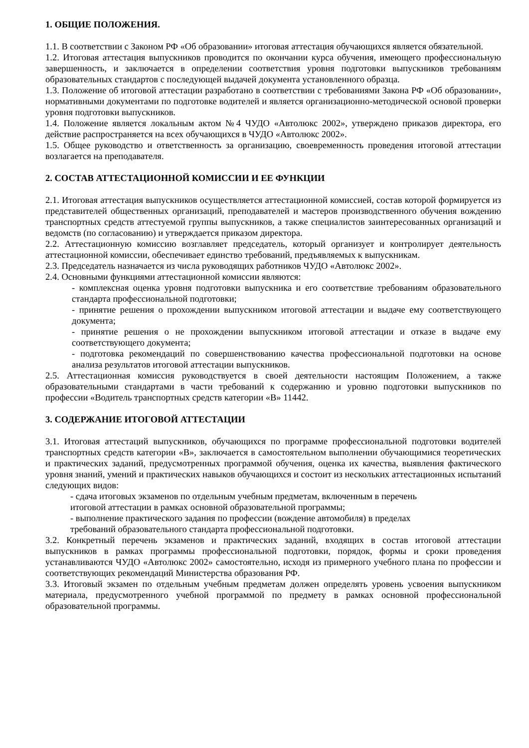1. ОБЩИЕ ПОЛОЖЕНИЯ.
1.1. В соответствии с Законом РФ «Об образовании» итоговая аттестация обучающихся является обязательной.
1.2. Итоговая аттестация выпускников проводится по окончании курса обучения, имеющего профессиональную завершенность, и заключается в определении соответствия уровня подготовки выпускников требованиям образовательных стандартов с последующей выдачей документа установленного образца.
1.3. Положение об итоговой аттестации разработано в соответствии с требованиями Закона РФ «Об образовании», нормативными документами по подготовке водителей и является организационно-методической основой проверки уровня подготовки выпускников.
1.4. Положение является локальным актом №4 ЧУДО «Автолюкс 2002», утверждено приказов директора, его действие распространяется на всех обучающихся в ЧУДО «Автолюкс 2002».
1.5. Общее руководство и ответственность за организацию, своевременность проведения итоговой аттестации возлагается на преподавателя.
2. СОСТАВ АТТЕСТАЦИОННОЙ КОМИССИИ И ЕЕ ФУНКЦИИ
2.1. Итоговая аттестация выпускников осуществляется аттестационной комиссией, состав которой формируется из представителей общественных организаций, преподавателей и мастеров производственного обучения вождению транспортных средств аттестуемой группы выпускников, а также специалистов заинтересованных организаций и ведомств (по согласованию) и утверждается приказом директора.
2.2. Аттестационную комиссию возглавляет председатель, который организует и контролирует деятельность аттестационной комиссии, обеспечивает единство требований, предъявляемых к выпускникам.
2.3. Председатель назначается из числа руководящих работников ЧУДО «Автолюкс 2002».
2.4. Основными функциями аттестационной комиссии являются:
- комплексная оценка уровня подготовки выпускника и его соответствие требованиям образовательного стандарта профессиональной подготовки;
- принятие решения о прохождении выпускником итоговой аттестации и выдаче ему соответствующего документа;
- принятие решения о не прохождении выпускником итоговой аттестации и отказе в выдаче ему соответствующего документа;
- подготовка рекомендаций по совершенствованию качества профессиональной подготовки на основе анализа результатов итоговой аттестации выпускников.
2.5. Аттестационная комиссия руководствуется в своей деятельности настоящим Положением, а также образовательными стандартами в части требований к содержанию и уровню подготовки выпускников по профессии «Водитель транспортных средств категории «В» 11442.
3. СОДЕРЖАНИЕ ИТОГОВОЙ АТТЕСТАЦИИ
3.1. Итоговая аттестаций выпускников, обучающихся по программе профессиональной подготовки водителей транспортных средств категории «В», заключается в самостоятельном выполнении обучающимися теоретических и практических заданий, предусмотренных программой обучения, оценка их качества, выявления фактического уровня знаний, умений и практических навыков обучающихся и состоит из нескольких аттестационных испытаний следующих видов:
- сдача итоговых экзаменов по отдельным учебным предметам, включенным в перечень
итоговой аттестации в рамках основной образовательной программы;
- выполнение практического задания по профессии (вождение автомобиля) в пределах
требований образовательного стандарта профессиональной подготовки.
3.2. Конкретный перечень экзаменов и практических заданий, входящих в состав итоговой аттестации выпускников в рамках программы профессиональной подготовки, порядок, формы и сроки проведения устанавливаются ЧУДО «Автолюкс 2002» самостоятельно, исходя из примерного учебного плана по профессии и соответствующих рекомендаций Министерства образования РФ.
3.3. Итоговый экзамен по отдельным учебным предметам должен определять уровень усвоения выпускником материала, предусмотренного учебной программой по предмету в рамках основной профессиональной образовательной программы.